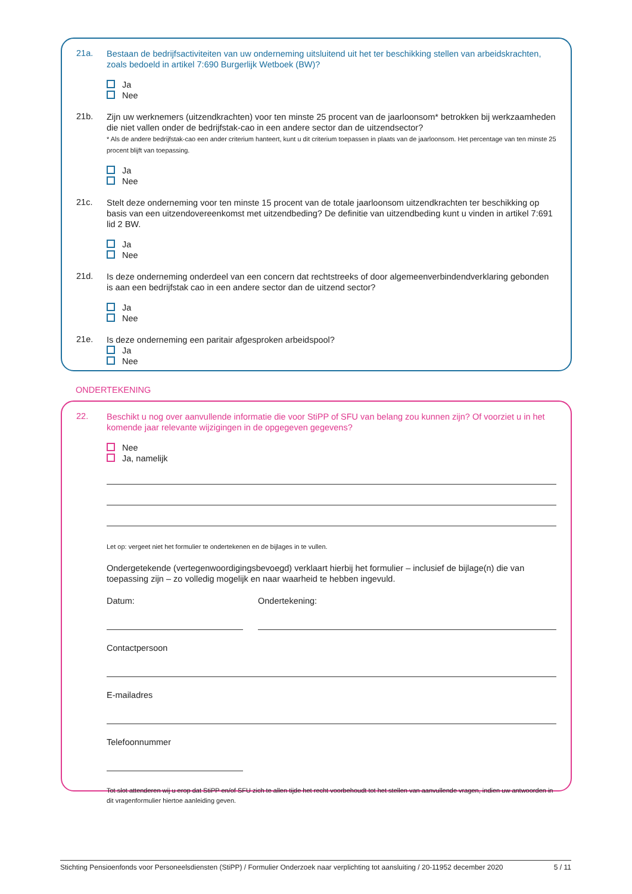21a.
Bestaan de bedrijfsactiviteiten van uw onderneming uitsluitend uit het ter beschikking stellen van arbeidskrachten, zoals bedoeld in artikel 7:690 Burgerlijk Wetboek (BW)?
Ja
Nee
21b.
Zijn uw werknemers (uitzendkrachten) voor ten minste 25 procent van de jaarloonsom* betrokken bij werkzaamheden die niet vallen onder de bedrijfstak-cao in een andere sector dan de uitzendsector?
* Als de andere bedrijfstak-cao een ander criterium hanteert, kunt u dit criterium toepassen in plaats van de jaarloonsom. Het percentage van ten minste 25 procent blijft van toepassing.
Ja
Nee
21c.
Stelt deze onderneming voor ten minste 15 procent van de totale jaarloonsom uitzendkrachten ter beschikking op basis van een uitzendovereenkomst met uitzendbeding? De definitie van uitzendbeding kunt u vinden in artikel 7:691 lid 2 BW.
Ja
Nee
21d.
Is deze onderneming onderdeel van een concern dat rechtstreeks of door algemeenverbindendverklaring gebonden is aan een bedrijfstak cao in een andere sector dan de uitzend sector?
Ja
Nee
21e.
Is deze onderneming een paritair afgesproken arbeidspool?
Ja
Nee
ONDERTEKENING
22.
Beschikt u nog over aanvullende informatie die voor StiPP of SFU van belang zou kunnen zijn? Of voorziet u in het komende jaar relevante wijzigingen in de opgegeven gegevens?
Nee
Ja, namelijk
Let op: vergeet niet het formulier te ondertekenen en de bijlages in te vullen.
Ondergetekende (vertegenwoordigingsbevoegd) verklaart hierbij het formulier – inclusief de bijlage(n) die van toepassing zijn – zo volledig mogelijk en naar waarheid te hebben ingevuld.
Datum: Ondertekening:
Contactpersoon
E-mailadres
Telefoonnummer
Tot slot attenderen wij u erop dat StiPP en/of SFU zich te allen tijde het recht voorbehoudt tot het stellen van aanvullende vragen, indien uw antwoorden in dit vragenformulier hiertoe aanleiding geven.
Stichting Pensioenfonds voor Personeelsdiensten (StiPP) / Formulier Onderzoek naar verplichting tot aansluiting / 20-11952 december 2020 5 / 11